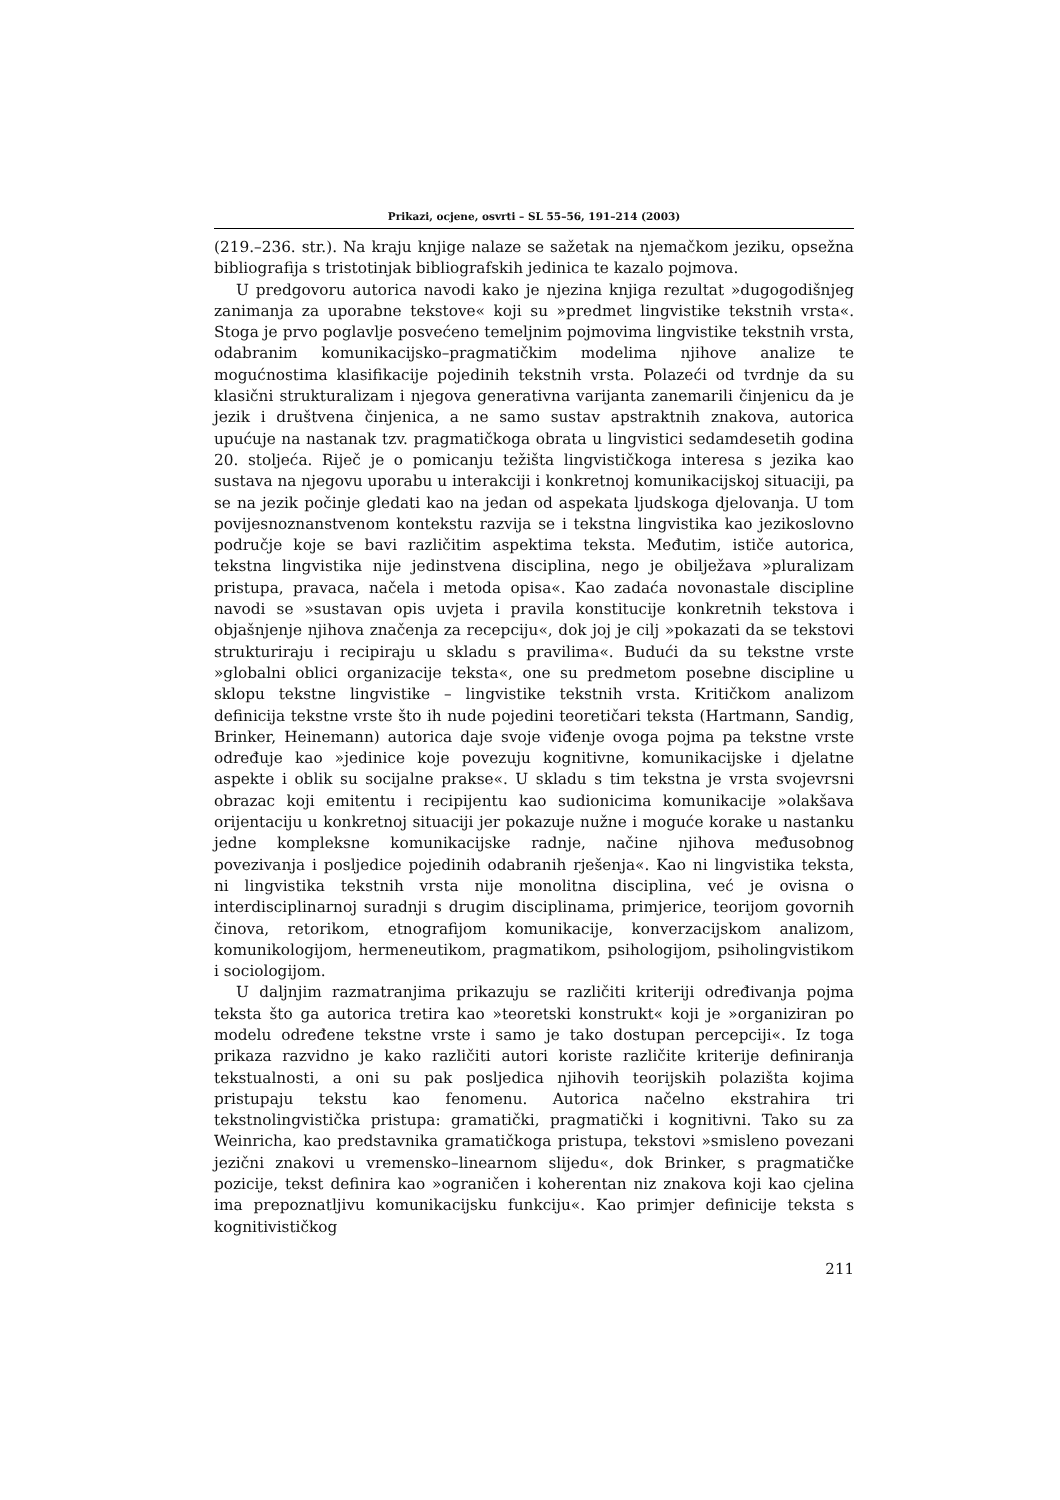Prikazi, ocjene, osvrti – SL 55–56, 191–214 (2003)
(219.–236. str.). Na kraju knjige nalaze se sažetak na njemačkom jeziku, opsežna bibliografija s tristotinjak bibliografskih jedinica te kazalo pojmova.
U predgovoru autorica navodi kako je njezina knjiga rezultat »dugogodišnjeg zanimanja za uporabne tekstove« koji su »predmet lingvistike tekstnih vrsta«. Stoga je prvo poglavlje posvećeno temeljnim pojmovima lingvistike tekstnih vrsta, odabranim komunikacijsko–pragmatičkim modelima njihove analize te mogućnostima klasifikacije pojedinih tekstnih vrsta. Polazeći od tvrdnje da su klasični strukturalizam i njegova generativna varijanta zanemarili činjenicu da je jezik i društvena činjenica, a ne samo sustav apstraktnih znakova, autorica upućuje na nastanak tzv. pragmatičkoga obrata u lingvistici sedamdesetih godina 20. stoljeća. Riječ je o pomicanju težišta lingvističkoga interesa s jezika kao sustava na njegovu uporabu u interakciji i konkretnoj komunikacijskoj situaciji, pa se na jezik počinje gledati kao na jedan od aspekata ljudskoga djelovanja. U tom povijesnoznanstvenom kontekstu razvija se i tekstna lingvistika kao jezikoslovno područje koje se bavi različitim aspektima teksta. Međutim, ističe autorica, tekstna lingvistika nije jedinstvena disciplina, nego je obilježava »pluralizam pristupa, pravaca, načela i metoda opisa«. Kao zadaća novonastale discipline navodi se »sustavan opis uvjeta i pravila konstitucije konkretnih tekstova i objašnjenje njihova značenja za recepciju«, dok joj je cilj »pokazati da se tekstovi strukturiraju i recipiraju u skladu s pravilima«. Budući da su tekstne vrste »globalni oblici organizacije teksta«, one su predmetom posebne discipline u sklopu tekstne lingvistike – lingvistike tekstnih vrsta. Kritičkom analizom definicija tekstne vrste što ih nude pojedini teoretičari teksta (Hartmann, Sandig, Brinker, Heinemann) autorica daje svoje viđenje ovoga pojma pa tekstne vrste određuje kao »jedinice koje povezuju kognitivne, komunikacijske i djelatne aspekte i oblik su socijalne prakse«. U skladu s tim tekstna je vrsta svojevrsni obrazac koji emitentu i recipijentu kao sudionicima komunikacije »olakšava orijentaciju u konkretnoj situaciji jer pokazuje nužne i moguće korake u nastanku jedne kompleksne komunikacijske radnje, načine njihova međusobnog povezivanja i posljedice pojedinih odabranih rješenja«. Kao ni lingvistika teksta, ni lingvistika tekstnih vrsta nije monolitna disciplina, već je ovisna o interdisciplinarnoj suradnji s drugim disciplinama, primjerice, teorijom govornih činova, retorikom, etnografijom komunikacije, konverzacijskom analizom, komunikologijom, hermeneutikom, pragmatikom, psihologijom, psiholingvistikom i sociologijom.
U daljnjim razmatranjima prikazuju se različiti kriteriji određivanja pojma teksta što ga autorica tretira kao »teoretski konstrukt« koji je »organiziran po modelu određene tekstne vrste i samo je tako dostupan percepciji«. Iz toga prikaza razvidno je kako različiti autori koriste različite kriterije definiranja tekstualnosti, a oni su pak posljedica njihovih teorijskih polazišta kojima pristupaju tekstu kao fenomenu. Autorica načelno ekstrahira tri tekstnolingvistička pristupa: gramatički, pragmatički i kognitivni. Tako su za Weinricha, kao predstavnika gramatičkoga pristupa, tekstovi »smisleno povezani jezični znakovi u vremensko–linearnom slijedu«, dok Brinker, s pragmatičke pozicije, tekst definira kao »ograničen i koherentan niz znakova koji kao cjelina ima prepoznatljivu komunikacijsku funkciju«. Kao primjer definicije teksta s kognitivističkog
211